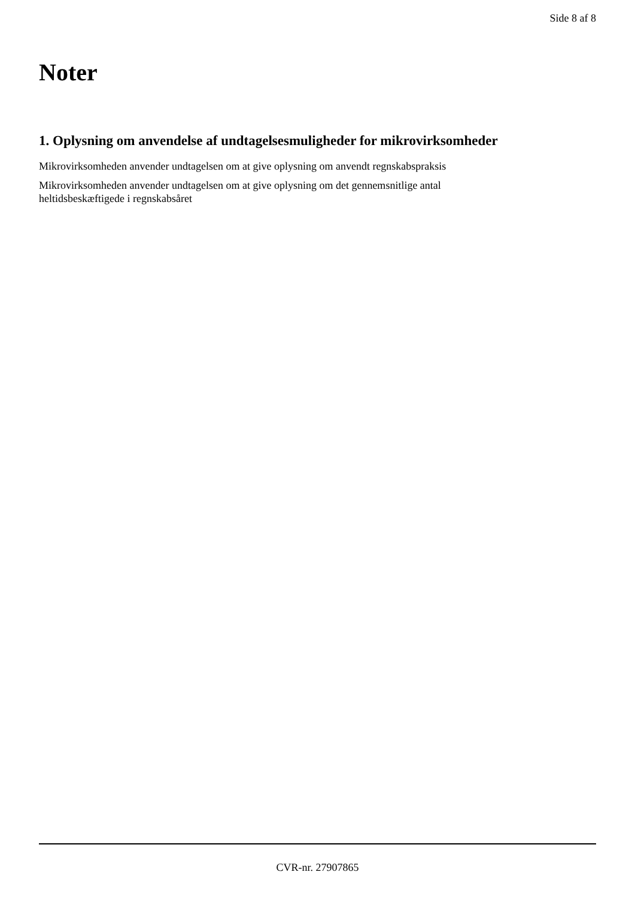Side 8 af 8
Noter
1. Oplysning om anvendelse af undtagelsesmuligheder for mikrovirksomheder
Mikrovirksomheden anvender undtagelsen om at give oplysning om anvendt regnskabspraksis
Mikrovirksomheden anvender undtagelsen om at give oplysning om det gennemsnitlige antal
heltidsbeskæftigede i regnskabsåret
CVR-nr. 27907865